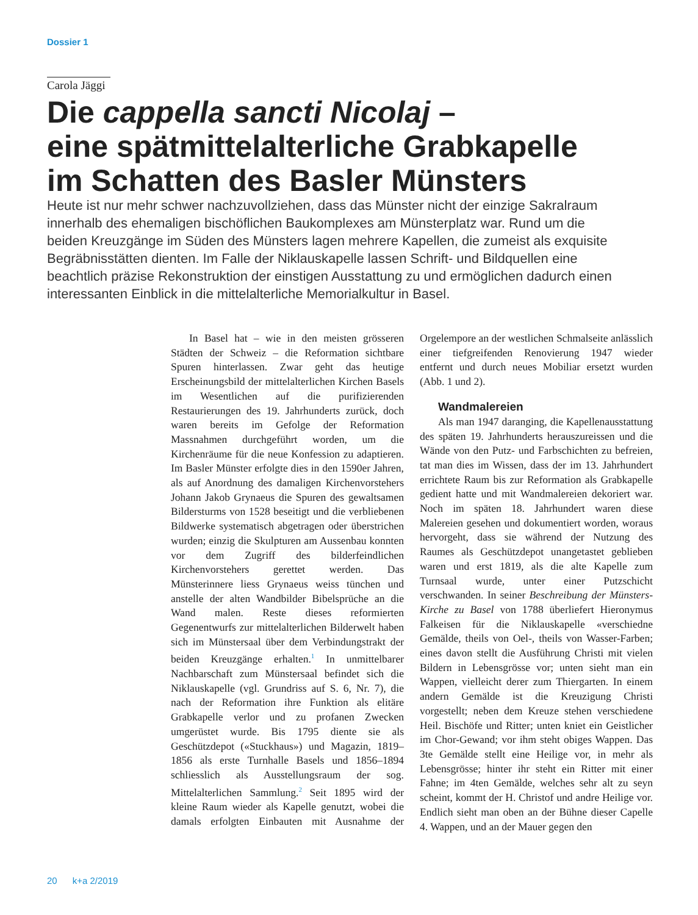Dossier 1
Carola Jäggi
Die cappella sancti Nicolaj –
eine spätmittelalterliche Grabkapelle
im Schatten des Basler Münsters
Heute ist nur mehr schwer nachzuvollziehen, dass das Münster nicht der einzige Sakralraum innerhalb des ehemaligen bischöflichen Baukomplexes am Münsterplatz war. Rund um die beiden Kreuzgänge im Süden des Münsters lagen mehrere Kapellen, die zumeist als exquisite Begräbnisstätten dienten. Im Falle der Niklauskapelle lassen Schrift- und Bildquellen eine beachtlich präzise Rekonstruktion der einstigen Ausstattung zu und ermöglichen dadurch einen interessanten Einblick in die mittelalterliche Memorialkultur in Basel.
In Basel hat – wie in den meisten grösseren Städten der Schweiz – die Reformation sichtbare Spuren hinterlassen. Zwar geht das heutige Erscheinungsbild der mittelalterlichen Kirchen Basels im Wesentlichen auf die purifizierenden Restaurierungen des 19. Jahrhunderts zurück, doch waren bereits im Gefolge der Reformation Massnahmen durchgeführt worden, um die Kirchenräume für die neue Konfession zu adaptieren. Im Basler Münster erfolgte dies in den 1590er Jahren, als auf Anordnung des damaligen Kirchenvorstehers Johann Jakob Grynaeus die Spuren des gewaltsamen Bildersturms von 1528 beseitigt und die verbliebenen Bildwerke systematisch abgetragen oder überstrichen wurden; einzig die Skulpturen am Aussenbau konnten vor dem Zugriff des bilderfeindlichen Kirchenvorstehers gerettet werden. Das Münsterinnere liess Grynaeus weiss tünchen und anstelle der alten Wandbilder Bibelsprüche an die Wand malen. Reste dieses reformierten Gegenentwurfs zur mittelalterlichen Bilderwelt haben sich im Münstersaal über dem Verbindungstrakt der beiden Kreuzgänge erhalten.<sup>1</sup> In unmittelbarer Nachbarschaft zum Münstersaal befindet sich die Niklauskapelle (vgl. Grundriss auf S. 6, Nr. 7), die nach der Reformation ihre Funktion als elitäre Grabkapelle verlor und zu profanen Zwecken umgerüstet wurde. Bis 1795 diente sie als Geschützdepot («Stuckhaus») und Magazin, 1819–1856 als erste Turnhalle Basels und 1856–1894 schliesslich als Ausstellungsraum der sog. Mittelalterlichen Sammlung.<sup>2</sup> Seit 1895 wird der kleine Raum wieder als Kapelle genutzt, wobei die damals erfolgten Einbauten mit Ausnahme der Orgelempore an der westlichen Schmalseite anlässlich einer tiefgreifenden Renovierung 1947 wieder entfernt und durch neues Mobiliar ersetzt wurden (Abb. 1 und 2).
Wandmalereien
Als man 1947 daranging, die Kapellenausstattung des späten 19. Jahrhunderts herauszureissen und die Wände von den Putz- und Farbschichten zu befreien, tat man dies im Wissen, dass der im 13. Jahrhundert errichtete Raum bis zur Reformation als Grabkapelle gedient hatte und mit Wandmalereien dekoriert war. Noch im späten 18. Jahrhundert waren diese Malereien gesehen und dokumentiert worden, woraus hervorgeht, dass sie während der Nutzung des Raumes als Geschützdepot unangetastet geblieben waren und erst 1819, als die alte Kapelle zum Turnsaal wurde, unter einer Putzschicht verschwanden. In seiner Beschreibung der Münsters-Kirche zu Basel von 1788 überliefert Hieronymus Falkeisen für die Niklauskapelle «verschiedne Gemälde, theils von Oel-, theils von Wasser-Farben; eines davon stellt die Ausführung Christi mit vielen Bildern in Lebensgrösse vor; unten sieht man ein Wappen, vielleicht derer zum Thiergarten. In einem andern Gemälde ist die Kreuzigung Christi vorgestellt; neben dem Kreuze stehen verschiedene Heil. Bischöfe und Ritter; unten kniet ein Geistlicher im Chor-Gewand; vor ihm steht obiges Wappen. Das 3te Gemälde stellt eine Heilige vor, in mehr als Lebensgrösse; hinter ihr steht ein Ritter mit einer Fahne; im 4ten Gemälde, welches sehr alt zu seyn scheint, kommt der H. Christof und andre Heilige vor. Endlich sieht man oben an der Bühne dieser Capelle 4. Wappen, und an der Mauer gegen den
20 k+a 2/2019